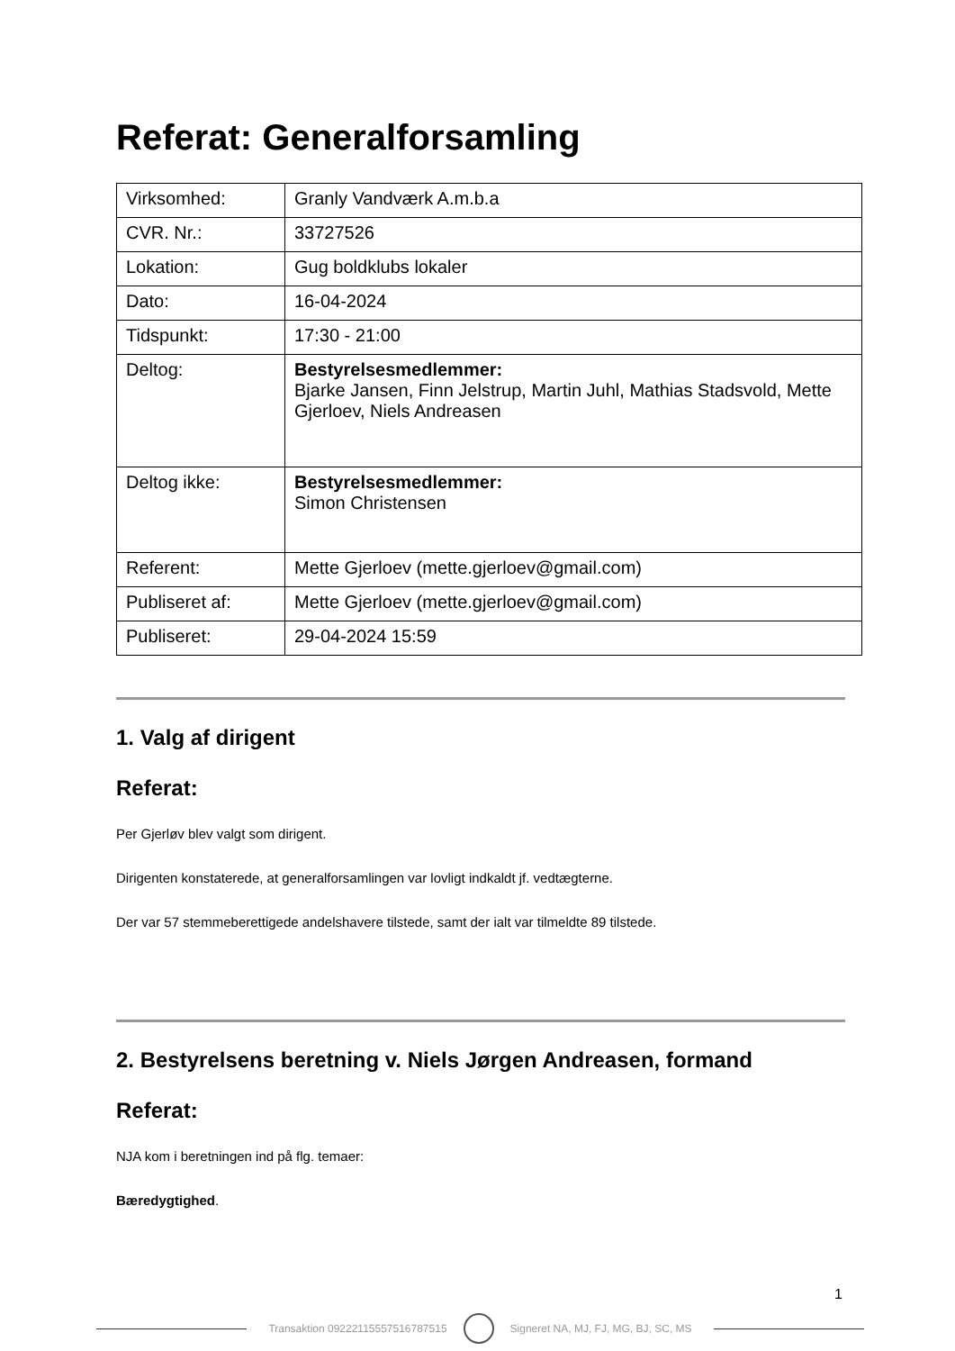Referat: Generalforsamling
| Virksomhed: | Granly Vandværk A.m.b.a |
| CVR. Nr.: | 33727526 |
| Lokation: | Gug boldklubs lokaler |
| Dato: | 16-04-2024 |
| Tidspunkt: | 17:30 - 21:00 |
| Deltog: | Bestyrelsesmedlemmer: Bjarke Jansen, Finn Jelstrup, Martin Juhl, Mathias Stadsvold, Mette Gjerloev, Niels Andreasen |
| Deltog ikke: | Bestyrelsesmedlemmer: Simon Christensen |
| Referent: | Mette Gjerloev (mette.gjerloev@gmail.com) |
| Publiseret af: | Mette Gjerloev (mette.gjerloev@gmail.com) |
| Publiseret: | 29-04-2024 15:59 |
1. Valg af dirigent
Referat:
Per Gjerløv blev valgt som dirigent.
Dirigenten konstaterede, at generalforsamlingen var lovligt indkaldt jf. vedtægterne.
Der var 57 stemmeberettigede andelshavere tilstede, samt der ialt var tilmeldte 89 tilstede.
2. Bestyrelsens beretning v. Niels Jørgen Andreasen, formand
Referat:
NJA kom i beretningen ind på flg. temaer:
Bæredygtighed.
1
Transaktion 09222115557516787515
Signeret NA, MJ, FJ, MG, BJ, SC, MS